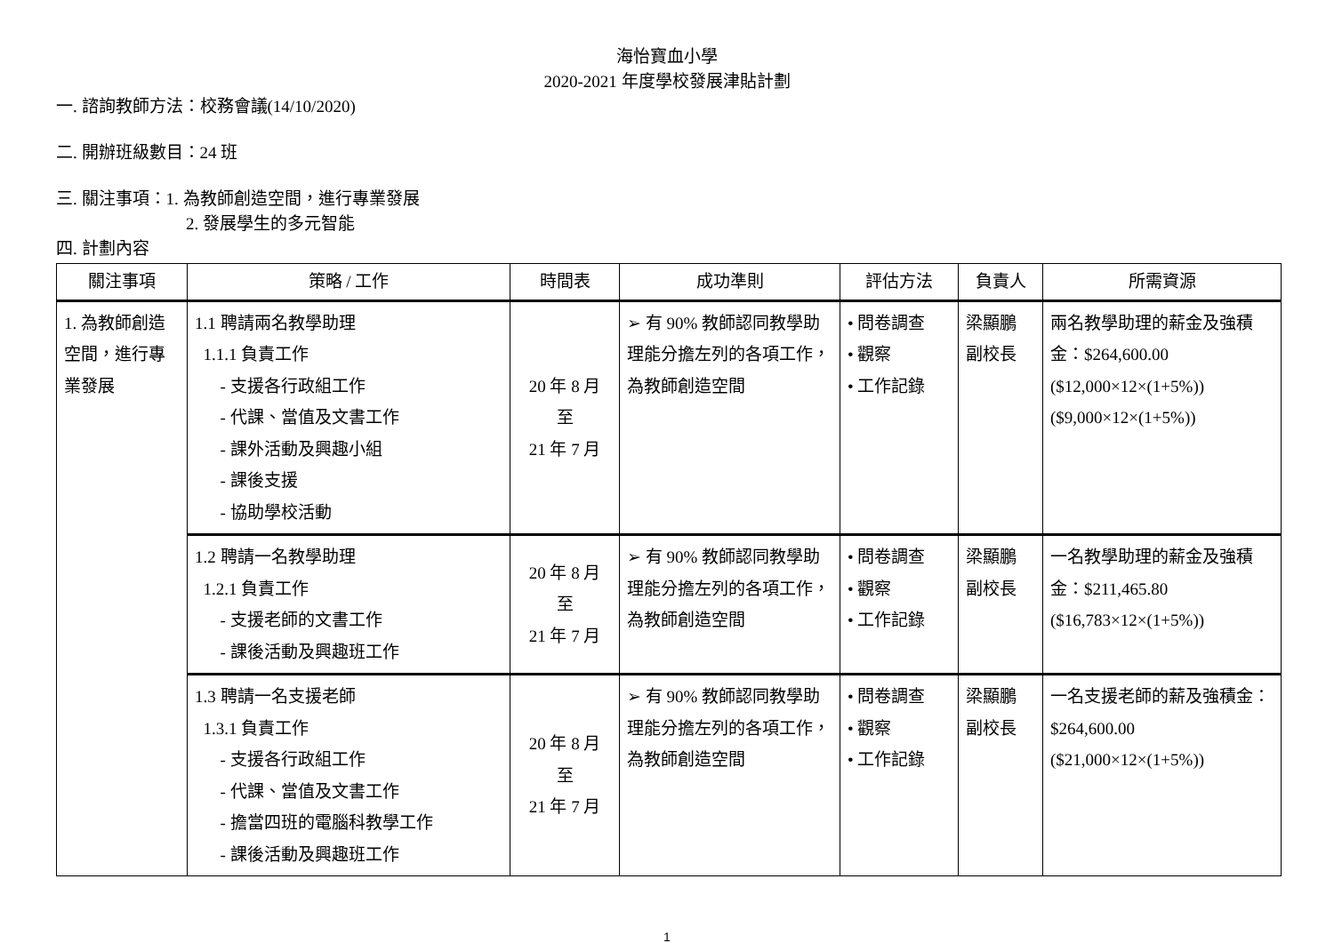海怡寶血小學
2020-2021 年度學校發展津貼計劃
一. 諮詢教師方法：校務會議(14/10/2020)
二. 開辦班級數目：24 班
三. 關注事項：1. 為教師創造空間，進行專業發展
2. 發展學生的多元智能
四. 計劃內容
| 關注事項 | 策略 / 工作 | 時間表 | 成功準則 | 評估方法 | 負責人 | 所需資源 |
| --- | --- | --- | --- | --- | --- | --- |
| 1. 為教師創造空間，進行專業發展 | 1.1 聘請兩名教學助理 1.1.1 負責工作 - 支援各行政組工作 - 代課、當值及文書工作 - 課外活動及興趣小組 - 課後支援 - 協助學校活動 | 20 年 8 月 至 21 年 7 月 | ➢ 有 90% 教師認同教學助理能分擔左列的各項工作，為教師創造空間 | • 問卷調查 • 觀察 • 工作記錄 | 梁顯鵬 副校長 | 兩名教學助理的薪金及強積金：$264,600.00 ($12,000×12×(1+5%)) ($9,000×12×(1+5%)) |
| | 1.2 聘請一名教學助理 1.2.1 負責工作 - 支援老師的文書工作 - 課後活動及興趣班工作 | 20 年 8 月 至 21 年 7 月 | ➢ 有 90% 教師認同教學助理能分擔左列的各項工作，為教師創造空間 | • 問卷調查 • 觀察 • 工作記錄 | 梁顯鵬 副校長 | 一名教學助理的薪金及強積金：$211,465.80 ($16,783×12×(1+5%)) |
| | 1.3 聘請一名支援老師 1.3.1 負責工作 - 支援各行政組工作 - 代課、當值及文書工作 - 擔當四班的電腦科教學工作 - 課後活動及興趣班工作 | 20 年 8 月 至 21 年 7 月 | ➢ 有 90% 教師認同教學助理能分擔左列的各項工作，為教師創造空間 | • 問卷調查 • 觀察 • 工作記錄 | 梁顯鵬 副校長 | 一名支援老師的薪及強積金：$264,600.00 ($21,000×12×(1+5%)) |
1